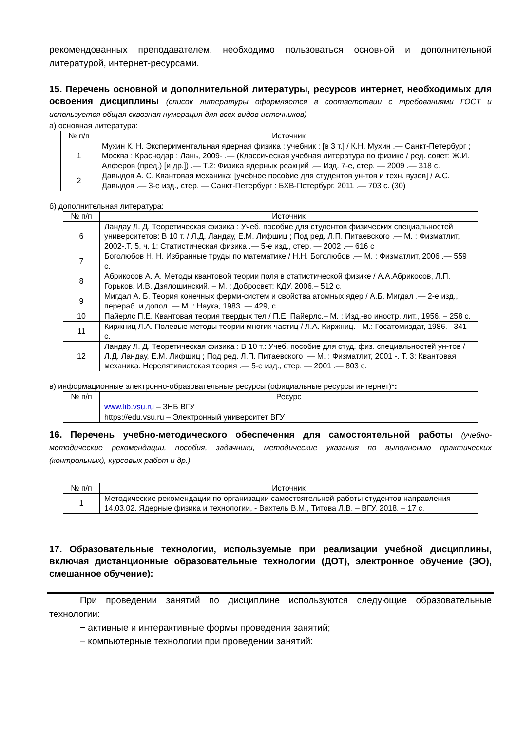рекомендованных преподавателем, необходимо пользоваться основной и дополнительной литературой, интернет-ресурсами.
15. Перечень основной и дополнительной литературы, ресурсов интернет, необходимых для освоения дисциплины (список литературы оформляется в соответствии с требованиями ГОСТ и используется общая сквозная нумерация для всех видов источников)
а) основная литература:
| № п/п | Источник |
| --- | --- |
| 1 | Мухин К. Н. Экспериментальная ядерная физика : учебник : [в 3 т.] / К.Н. Мухин .— Санкт-Петербург ; Москва ; Краснодар : Лань, 2009- .— (Классическая учебная литература по физике / ред. совет: Ж.И. Алферов (пред.) [и др.]) .— Т.2: Физика ядерных реакций .— Изд. 7-е, стер. — 2009 .— 318 с. |
| 2 | Давыдов А. С. Квантовая механика: [учебное пособие для студентов ун-тов и техн. вузов] / А.С. Давыдов .— 3-е изд., стер. — Санкт-Петербург : БХВ-Петербург, 2011 .— 703 с. (30) |
б) дополнительная литература:
| № п/п | Источник |
| --- | --- |
| 6 | Ландау Л. Д. Теоретическая физика : Учеб. пособие для студентов физических специальностей университетов: В 10 т. / Л.Д. Ландау, Е.М. Лифшиц ; Под ред. Л.П. Питаевского .— М. : Физматлит, 2002-.Т. 5, ч. 1: Статистическая физика .— 5-е изд., стер. — 2002 .— 616 с |
| 7 | Боголюбов Н. Н. Избранные труды по математике / Н.Н. Боголюбов .— М. : Физматлит, 2006 .— 559 с. |
| 8 | Абрикосов А. А. Методы квантовой теории поля в статистической физике / А.А.Абрикосов, Л.П. Горьков, И.В. Дзялошинский. – М. : Добросвет: КДУ, 2006.– 512 с. |
| 9 | Мигдал А. Б. Теория конечных ферми-систем и свойства атомных ядер / А.Б. Мигдал .— 2-е изд., перераб. и допол. — М. : Наука, 1983 .— 429, с. |
| 10 | Пайерлс П.Е. Квантовая теория твердых тел / П.Е. Пайерлс.– М. : Изд.-во иностр. лит., 1956. – 258 с. |
| 11 | Киржниц Л.А. Полевые методы теории многих частиц / Л.А. Киржниц.– М.: Госатомиздат, 1986.– 341 с. |
| 12 | Ландау Л. Д. Теоретическая физика : В 10 т.: Учеб. пособие для студ. физ. специальностей ун-тов / Л.Д. Ландау, Е.М. Лифшиц ; Под ред. Л.П. Питаевского .— М. : Физматлит, 2001 -. Т. 3: Квантовая механика. Нерелятивистская теория .— 5-е изд., стер. — 2001 .— 803 с. |
в) информационные электронно-образовательные ресурсы (официальные ресурсы интернет)*:
| № п/п | Ресурс |
| --- | --- |
| | www.lib.vsu.ru – ЗНБ ВГУ |
| | https://edu.vsu.ru – Электронный университет ВГУ |
16. Перечень учебно-методического обеспечения для самостоятельной работы (учебно-методические рекомендации, пособия, задачники, методические указания по выполнению практических (контрольных), курсовых работ и др.)
| № п/п | Источник |
| --- | --- |
| 1 | Методические рекомендации по организации самостоятельной работы студентов направления 14.03.02. Ядерные физика и технологии, - Вахтель В.М., Титова Л.В. – ВГУ. 2018. – 17 с. |
17. Образовательные технологии, используемые при реализации учебной дисциплины, включая дистанционные образовательные технологии (ДОТ), электронное обучение (ЭО), смешанное обучение):
При проведении занятий по дисциплине используются следующие образовательные технологии:
− активные и интерактивные формы проведения занятий;
− компьютерные технологии при проведении занятий: